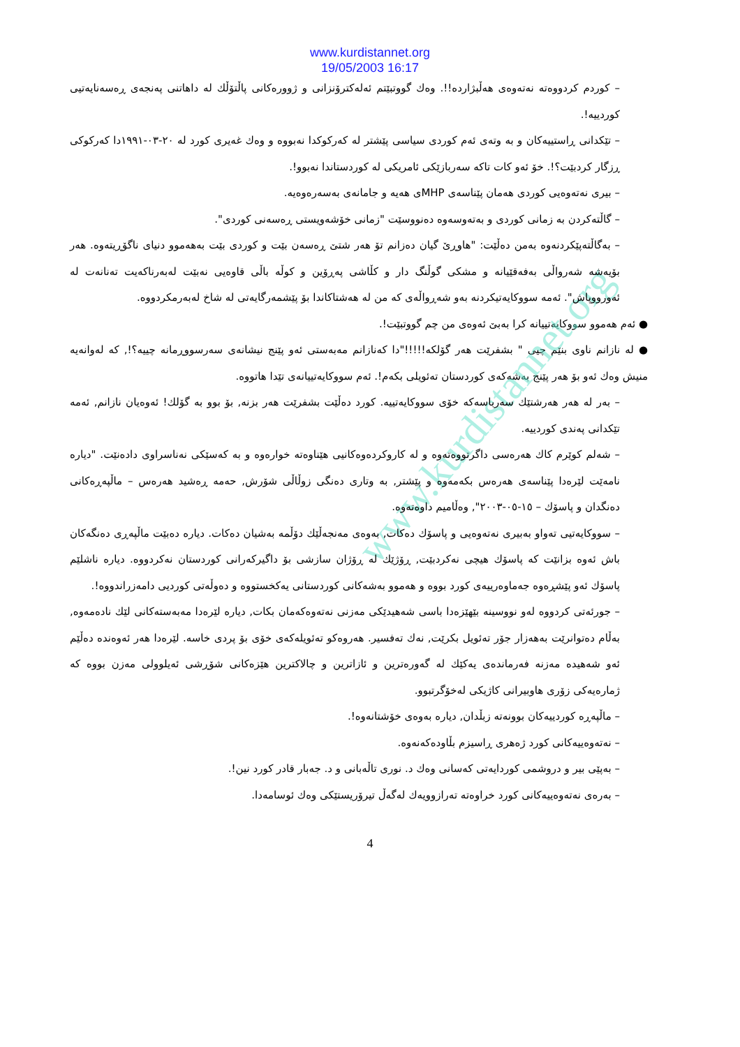www.kurdistannet.org
www.kurdistannet.org
19/05/2003 16:17
– كوردم كردووەتە نەتەوەی هەڵبژاردە!!. وەك گووتبێتم ئەلەكترۆنزانی و ژوورەكانی پاڵتۆڵك لە داهاتنی پەنجەی ڕەسەنایەتیی كوردییە!.
– تێكدانی ڕاستییەكان و بە وتەی ئەم كوردی سیاسی پێشتر لە كەركوكدا نەبووە و وەك غەیری كورد لە ٢٠-٠٣-١٩٩١دا كەركوكی ڕزگار كردبێت؟!. خۆ ئەو كات تاكە سەربازێكی ئامریكی لە كوردستاندا نەبوو!.
– بیری نەتەوەیی كوردی هەمان پێناسەی MHPی هەیە و جامانەی بەسەرەوەیە.
– گاڵتەكردن بە زمانی كوردی و بەتەوسەوە دەنووسێت "زمانی خۆشەویستی ڕەسەنی كوردی".
– بەگاڵتەپێكردنەوە بەمن دەڵێت: "هاوڕێ گیان دەزانم تۆ هەر شتێ ڕەسەن بێت و كوردی بێت بەهەموو دنیای ناگۆڕیتەوە. هەر بۆیەشە شەرواڵی بەفەقێیانە و مشكی گوڵنگ دار و كڵاشی پەڕۆین و كوڵە باڵی قاوەیی نەبێت لەبەرناكەیت تەنانەت لە ئەورووپاش". ئەمە سووكایەتیكردنە بەو شەڕواڵەی كە من لە هەشتاكاندا بۆ پێشمەرگایەتی لە شاخ لەبەرمكردووە.
● ئەم هەموو سووكایەتییانە كرا بەبێ ئەوەی من چم گووتبێت!.
● لە نازانم ناوی بنێم چیی " بشفرێت هەر گۆلكە!!!!!"دا كەنازانم مەبەستی ئەو پێنج نیشانەی سەرسووڕمانە چییە؟!, كە لەوانەیە منیش وەك ئەو بۆ هەر پێنج بەشەكەی كوردستان تەئویلی بكەم!. ئەم سووكایەتییانەی تێدا هاتووە.
– بەر لە هەر هەرشتێك سەرباسەكە خۆی سووكایەتییە. كورد دەڵێت بشفرێت هەر بزنە, بۆ بوو بە گۆلك! ئەوەیان نازانم, ئەمە تێكدانی پەندی كوردییە.
– شەلم كوێرم كاك هەرەسی داگرتووەتەوە و لە كاروكردەوەكانیی هێناوەتە خوارەوە و بە كەسێكی نەناسراوی دادەنێت. "دیارە نامەێت لێرەدا پێناسەی هەرەس بكەمەوە و پێشتر, بە وتاری دەنگی زوڵاڵی شۆرش, حەمە ڕەشید هەرەس – ماڵپەڕەكانی دەنگدان و پاسۆك – ١٥-٠٥-٢٠٠٣", وەڵامیم داوەتەوە.
– سووكایەتیی تەواو بەبیری نەتەوەیی و پاسۆك دەكات, بەوەی مەنجەڵێك دۆڵمە بەشیان دەكات. دیارە دەبێت ماڵپەڕی دەنگەكان باش ئەوە بزانێت كە پاسۆك هیچی نەكردبێت, ڕۆژێك لە ڕۆژان سازشی بۆ داگیركەرانی كوردستان نەكردووە. دیارە ناشلێم پاسۆك ئەو پێشڕەوە جەماوەرییەی كورد بووە و هەموو بەشەكانی كوردستانی یەكخستووە و دەوڵەتی كوردیی دامەزراندووە!.
– جورئەتی كردووە لەو نووسینە بێهێزەدا باسی شەهیدێكی مەزنی نەتەوەكەمان بكات, دیارە لێرەدا مەبەستەكانی لێك نادەمەوە, بەڵام دەتوانرێت بەهەزار جۆر تەئویل بكرێت, نەك تەفسیر. هەروەكو تەئویلەكەی خۆی بۆ پردی خاسە. لێرەدا هەر ئەوەندە دەڵێم ئەو شەهیدە مەزنە فەرماندەی یەكێك لە گەورەترین و ئازاترین و چالاكترین هێزەكانی شۆڕشی ئەیلوولی مەزن بووە كە ژمارەیەكی زۆری هاوبیرانی كاژیكی لەخۆگرتبوو.
– ماڵپەڕە كوردییەكان بوونەتە زبڵدان, دیارە بەوەی خۆشتانەوە!.
– نەتەوەییەكانی كورد ژەهری ڕاسیزم بڵاودەكەنەوە.
– بەپێی بیر و دروشمی كوردایەتی كەسانی وەك د. نوری تاڵەبانی و د. جەبار قادر كورد نین!.
– بەرەی نەتەوەییەكانی كورد خراوەتە تەرازوویەك لەگەڵ تیرۆریستێكی وەك ئوسامەدا.
4